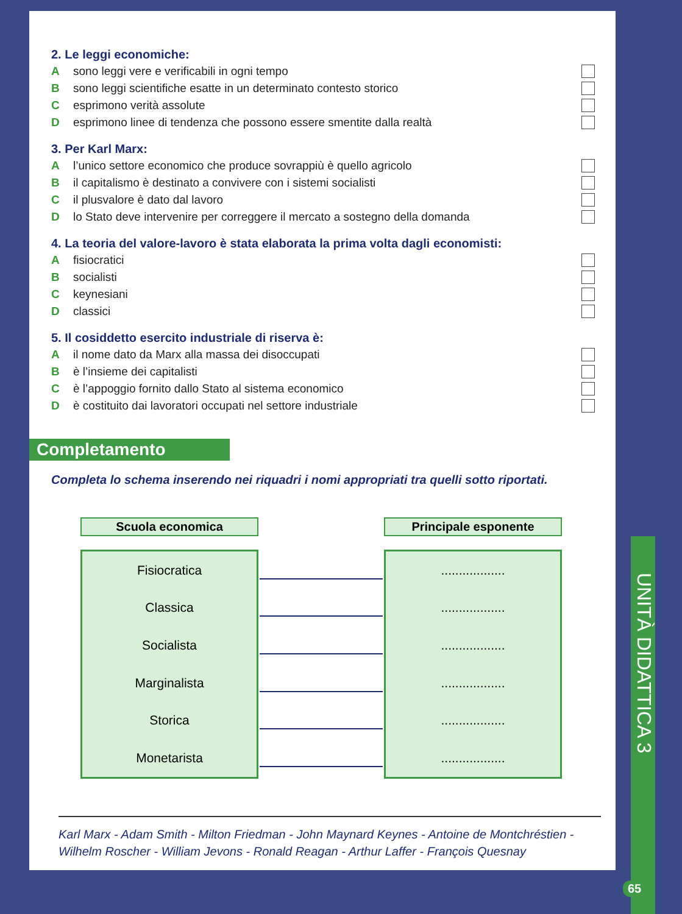2. Le leggi economiche:
Asono leggi vere e verificabili in ogni tempo
Bsono leggi scientifiche esatte in un determinato contesto storico
Cesprimono verità assolute
Desprimono linee di tendenza che possono essere smentite dalla realtà
3. Per Karl Marx:
Al’unico settore economico che produce sovrappiù è quello agricolo
Bil capitalismo è destinato a convivere con i sistemi socialisti
Cil plusvalore è dato dal lavoro
Dlo Stato deve intervenire per correggere il mercato a sostegno della domanda
4. La teoria del valore-lavoro è stata elaborata la prima volta dagli economisti:
Afisiocratici
Bsocialisti
Ckeynesiani
Dclassici
5. Il cosiddetto esercito industriale di riserva è:
Ail nome dato da Marx alla massa dei disoccupati
Bè l’insieme dei capitalisti
Cè l’appoggio fornito dallo Stato al sistema economico
Dè costituito dai lavoratori occupati nel settore industriale
Completamento
Completa lo schema inserendo nei riquadri i nomi appropriati tra quelli sotto riportati.
Scuola economica
Fisiocratica
Classica
Socialista
Marginalista
Storica
Monetarista
Principale esponente
..................
..................
..................
..................
..................
..................
Karl Marx - Adam Smith - Milton Friedman - John Maynard Keynes - Antoine de Montchréstien - Wilhelm Roscher - William Jevons - Ronald Reagan - Arthur Laffer - François Quesnay
UNITÀ DIDATTICA 3
65